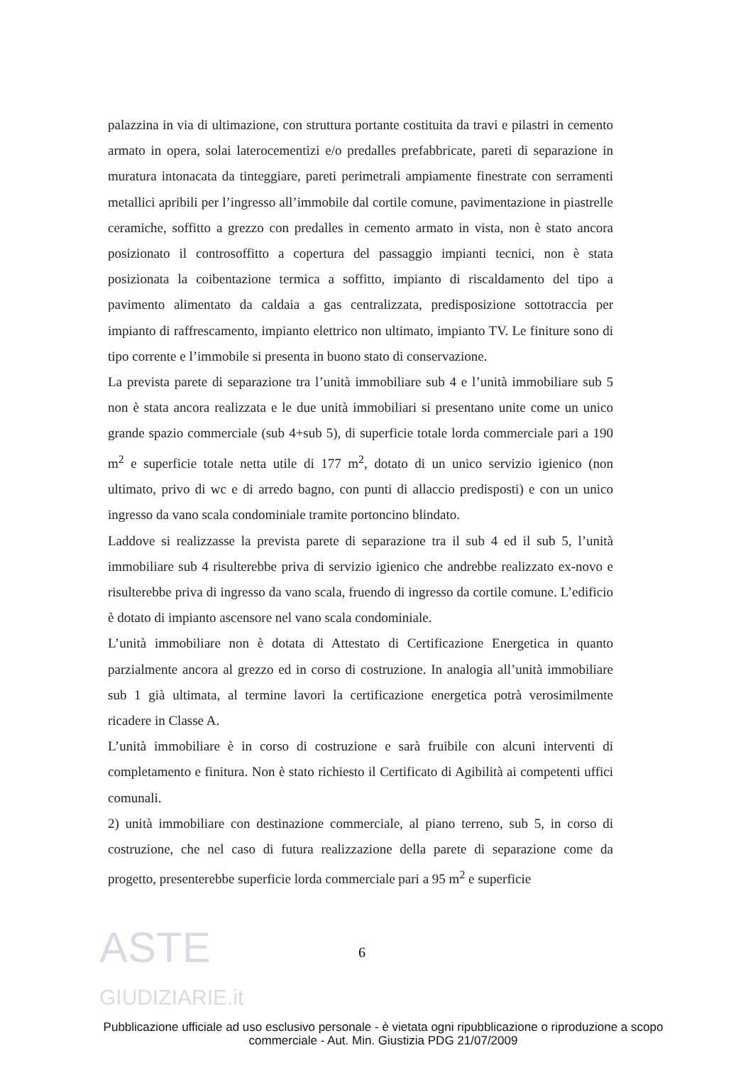palazzina in via di ultimazione, con struttura portante costituita da travi e pilastri in cemento armato in opera, solai laterocementizi e/o predalles prefabbricate, pareti di separazione in muratura intonacata da tinteggiare, pareti perimetrali ampiamente finestrate con serramenti metallici apribili per l’ingresso all’immobile dal cortile comune, pavimentazione in piastrelle ceramiche, soffitto a grezzo con predalles in cemento armato in vista, non è stato ancora posizionato il controsoffitto a copertura del passaggio impianti tecnici, non è stata posizionata la coibentazione termica a soffitto, impianto di riscaldamento del tipo a pavimento alimentato da caldaia a gas centralizzata, predisposizione sottotraccia per impianto di raffrescamento, impianto elettrico non ultimato, impianto TV. Le finiture sono di tipo corrente e l’immobile si presenta in buono stato di conservazione.
La prevista parete di separazione tra l’unità immobiliare sub 4 e l’unità immobiliare sub 5 non è stata ancora realizzata e le due unità immobiliari si presentano unite come un unico grande spazio commerciale (sub 4+sub 5), di superficie totale lorda commerciale pari a 190 m<sup>2</sup> e superficie totale netta utile di 177 m<sup>2</sup>, dotato di un unico servizio igienico (non ultimato, privo di wc e di arredo bagno, con punti di allaccio predisposti) e con un unico ingresso da vano scala condominiale tramite portoncino blindato.
Laddove si realizzasse la prevista parete di separazione tra il sub 4 ed il sub 5, l’unità immobiliare sub 4 risulterebbe priva di servizio igienico che andrebbe realizzato ex-novo e risulterebbe priva di ingresso da vano scala, fruendo di ingresso da cortile comune. L’edificio è dotato di impianto ascensore nel vano scala condominiale.
L’unità immobiliare non è dotata di Attestato di Certificazione Energetica in quanto parzialmente ancora al grezzo ed in corso di costruzione. In analogia all’unità immobiliare sub 1 già ultimata, al termine lavori la certificazione energetica potrà verosimilmente ricadere in Classe A.
L’unità immobiliare è in corso di costruzione e sarà fruibile con alcuni interventi di completamento e finitura. Non è stato richiesto il Certificato di Agibilità ai competenti uffici comunali.
2) unità immobiliare con destinazione commerciale, al piano terreno, sub 5, in corso di costruzione, che nel caso di futura realizzazione della parete di separazione come da progetto, presenterebbe superficie lorda commerciale pari a 95 m<sup>2</sup> e superficie
6
Pubblicazione ufficiale ad uso esclusivo personale - è vietata ogni ripubblicazione o riproduzione a scopo commerciale - Aut. Min. Giustizia PDG 21/07/2009
ASTE
GIUDIZIARIE.it